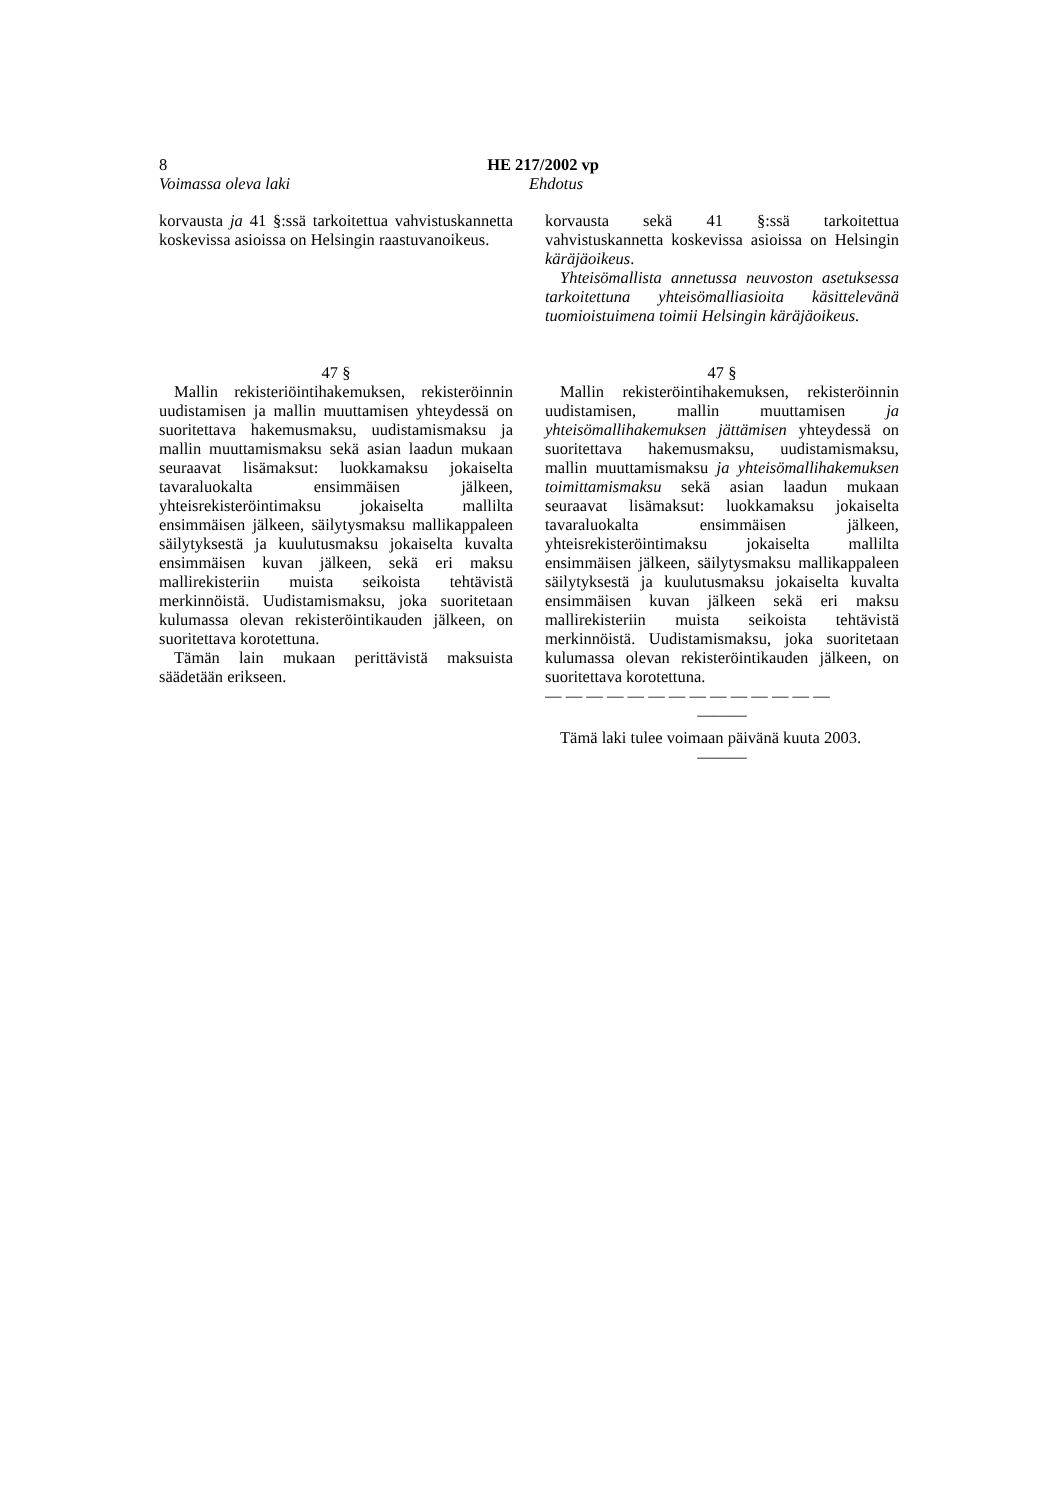8 HE 217/2002 vp
Voimassa oleva laki Ehdotus
korvausta ja 41 §:ssä tarkoitettua vahvistuskannetta koskevissa asioissa on Helsingin raastuvanoikeus.
korvausta sekä 41 §:ssä tarkoitettua vahvistuskannetta koskevissa asioissa on Helsingin käräjäoikeus.
Yhteisömallista annetussa neuvoston asetuksessa tarkoitettuna yhteisömalliasioita käsittelevänä tuomioistuimena toimii Helsingin käräjäoikeus.
47 §
Mallin rekisteriöintihakemuksen, rekisteröinnin uudistamisen ja mallin muuttamisen yhteydessä on suoritettava hakemusmaksu, uudistamismaksu ja mallin muuttamismaksu sekä asian laadun mukaan seuraavat lisämaksut: luokkamaksu jokaiselta tavaraluokalta ensimmäisen jälkeen, yhteisrekisteröintimaksu jokaiselta mallilta ensimmäisen jälkeen, säilytysmaksu mallikappaleen säilytyksestä ja kuulutusmaksu jokaiselta kuvalta ensimmäisen kuvan jälkeen, sekä eri maksu mallirekisteriin muista seikoista tehtävistä merkinnöistä. Uudistamismaksu, joka suoritetaan kulumassa olevan rekisteröintikauden jälkeen, on suoritettava korotettuna.
Tämän lain mukaan perittävistä maksuista säädetään erikseen.
47 §
Mallin rekisteröintihakemuksen, rekisteröinnin uudistamisen, mallin muuttamisen ja yhteisömallihakemuksen jättämisen yhteydessä on suoritettava hakemusmaksu, uudistamismaksu, mallin muuttamismaksu ja yhteisömallihakemuksen toimittamismaksu sekä asian laadun mukaan seuraavat lisämaksut: luokkamaksu jokaiselta tavaraluokalta ensimmäisen jälkeen, yhteisrekisteröintimaksu jokaiselta mallilta ensimmäisen jälkeen, säilytysmaksu mallikappaleen säilytyksestä ja kuulutusmaksu jokaiselta kuvalta ensimmäisen kuvan jälkeen sekä eri maksu mallirekisteriin muista seikoista tehtävistä merkinnöistä. Uudistamismaksu, joka suoritetaan kulumassa olevan rekisteröintikauden jälkeen, on suoritettava korotettuna.
— — — — — — — — — — — — — —
———
Tämä laki tulee voimaan päivänä kuuta 2003.
———